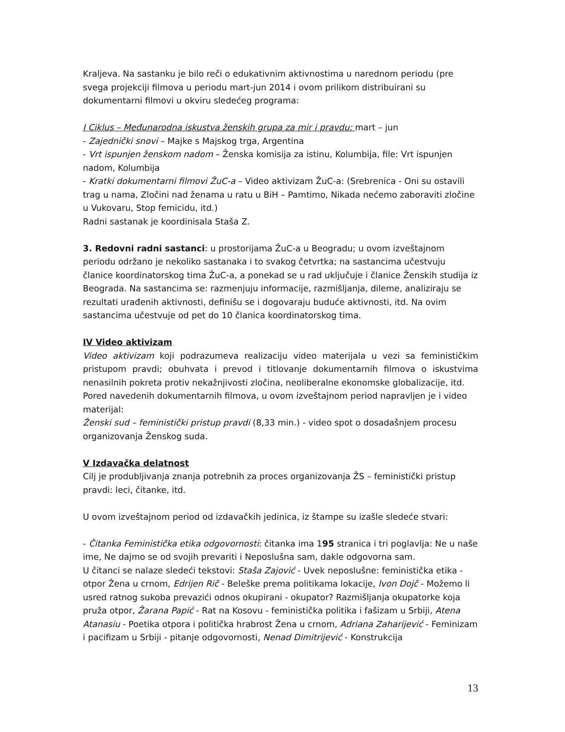Kraljeva. Na sastanku je bilo reči o edukativnim aktivnostima u narednom periodu (pre svega projekciji filmova u periodu mart-jun 2014 i ovom prilikom distribuirani su dokumentarni filmovi u okviru sledećeg programa:
I Ciklus – Međunarodna iskustva ženskih grupa za mir i pravdu: mart – jun
- Zajednički snovi – Majke s Majskog trga, Argentina
- Vrt ispunjen ženskom nadom – Ženska komisija za istinu, Kolumbija, file: Vrt ispunjen nadom, Kolumbija
- Kratki dokumentarni filmovi ŽuC-a – Video aktivizam ŽuC-a: (Srebrenica - Oni su ostavili trag u nama, Zločini nad ženama u ratu u BiH – Pamtimo, Nikada nećemo zaboraviti zločine u Vukovaru, Stop femicidu, itd.)
Radni sastanak je koordinisala Staša Z.
3. Redovni radni sastanci: u prostorijama ŽuC-a u Beogradu; u ovom izveštajnom periodu održano je nekoliko sastanaka i to svakog četvrtka; na sastancima učestvuju članice koordinatorskog tima ŽuC-a, a ponekad se u rad uključuje i članice Ženskih studija iz Beograda. Na sastancima se: razmenjuju informacije, razmišljanja, dileme, analiziraju se rezultati urađenih aktivnosti, definišu se i dogovaraju buduće aktivnosti, itd. Na ovim sastancima učestvuje od pet do 10 članica koordinatorskog tima.
IV Video aktivizam
Video aktivizam koji podrazumeva realizaciju video materijala u vezi sa feminističkim pristupom pravdi; obuhvata i prevod i titlovanje dokumentarnih filmova o iskustvima nenasilnih pokreta protiv nekažnjivosti zločina, neoliberalne ekonomske globalizacije, itd.
Pored navedenih dokumentarnih filmova, u ovom izveštajnom period napravljen je i video materijal:
Ženski sud – feministički pristup pravdi (8,33 min.) - video spot o dosadašnjem procesu organizovanja Ženskog suda.
V Izdavačka delatnost
Cilj je produbljivanja znanja potrebnih za proces organizovanja ŽS – feministički pristup pravdi: leci, čitanke, itd.
U ovom izveštajnom period od izdavačkih jedinica, iz štampe su izašle sledeće stvari:
- Čitanka Feministička etika odgovornosti: čitanka ima 195 stranica i tri poglavlja: Ne u naše ime, Ne dajmo se od svojih prevariti i Neposlušna sam, dakle odgovorna sam.
U čitanci se nalaze sledeći tekstovi: Staša Zajović - Uvek neposlušne: feministička etika - otpor Žena u crnom, Edrijen Rič - Beleške prema politikama lokacije, Ivon Dojč - Možemo li usred ratnog sukoba prevazići odnos okupirani - okupator? Razmišljanja okupatorke koja pruža otpor, Žarana Papić - Rat na Kosovu - feministička politika i fašizam u Srbiji, Atena Atanasiu - Poetika otpora i politička hrabrost Žena u crnom, Adriana Zaharijević - Feminizam i pacifizam u Srbiji - pitanje odgovornosti, Nenad Dimitrijević - Konstrukcija
13